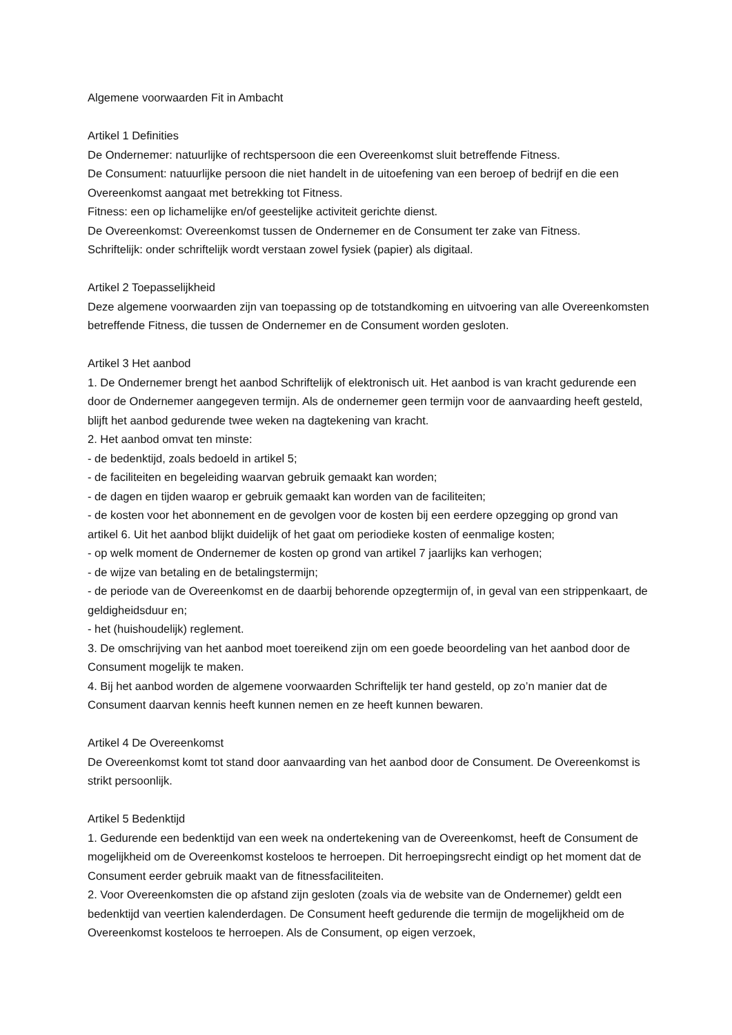Algemene voorwaarden Fit in Ambacht
Artikel 1 Definities
De Ondernemer: natuurlijke of rechtspersoon die een Overeenkomst sluit betreffende Fitness.
De Consument: natuurlijke persoon die niet handelt in de uitoefening van een beroep of bedrijf en die een Overeenkomst aangaat met betrekking tot Fitness.
Fitness: een op lichamelijke en/of geestelijke activiteit gerichte dienst.
De Overeenkomst: Overeenkomst tussen de Ondernemer en de Consument ter zake van Fitness.
Schriftelijk: onder schriftelijk wordt verstaan zowel fysiek (papier) als digitaal.
Artikel 2 Toepasselijkheid
Deze algemene voorwaarden zijn van toepassing op de totstandkoming en uitvoering van alle Overeenkomsten betreffende Fitness, die tussen de Ondernemer en de Consument worden gesloten.
Artikel 3 Het aanbod
1. De Ondernemer brengt het aanbod Schriftelijk of elektronisch uit. Het aanbod is van kracht gedurende een door de Ondernemer aangegeven termijn. Als de ondernemer geen termijn voor de aanvaarding heeft gesteld, blijft het aanbod gedurende twee weken na dagtekening van kracht.
2. Het aanbod omvat ten minste:
- de bedenktijd, zoals bedoeld in artikel 5;
- de faciliteiten en begeleiding waarvan gebruik gemaakt kan worden;
- de dagen en tijden waarop er gebruik gemaakt kan worden van de faciliteiten;
- de kosten voor het abonnement en de gevolgen voor de kosten bij een eerdere opzegging op grond van artikel 6. Uit het aanbod blijkt duidelijk of het gaat om periodieke kosten of eenmalige kosten;
- op welk moment de Ondernemer de kosten op grond van artikel 7 jaarlijks kan verhogen;
- de wijze van betaling en de betalingstermijn;
- de periode van de Overeenkomst en de daarbij behorende opzegtermijn of, in geval van een strippenkaart, de geldigheidsduur en;
- het (huishoudelijk) reglement.
3. De omschrijving van het aanbod moet toereikend zijn om een goede beoordeling van het aanbod door de Consument mogelijk te maken.
4. Bij het aanbod worden de algemene voorwaarden Schriftelijk ter hand gesteld, op zo’n manier dat de Consument daarvan kennis heeft kunnen nemen en ze heeft kunnen bewaren.
Artikel 4 De Overeenkomst
De Overeenkomst komt tot stand door aanvaarding van het aanbod door de Consument. De Overeenkomst is strikt persoonlijk.
Artikel 5 Bedenktijd
1. Gedurende een bedenktijd van een week na ondertekening van de Overeenkomst, heeft de Consument de mogelijkheid om de Overeenkomst kosteloos te herroepen. Dit herroepingsrecht eindigt op het moment dat de Consument eerder gebruik maakt van de fitnessfaciliteiten.
2. Voor Overeenkomsten die op afstand zijn gesloten (zoals via de website van de Ondernemer) geldt een bedenktijd van veertien kalenderdagen. De Consument heeft gedurende die termijn de mogelijkheid om de Overeenkomst kosteloos te herroepen. Als de Consument, op eigen verzoek,